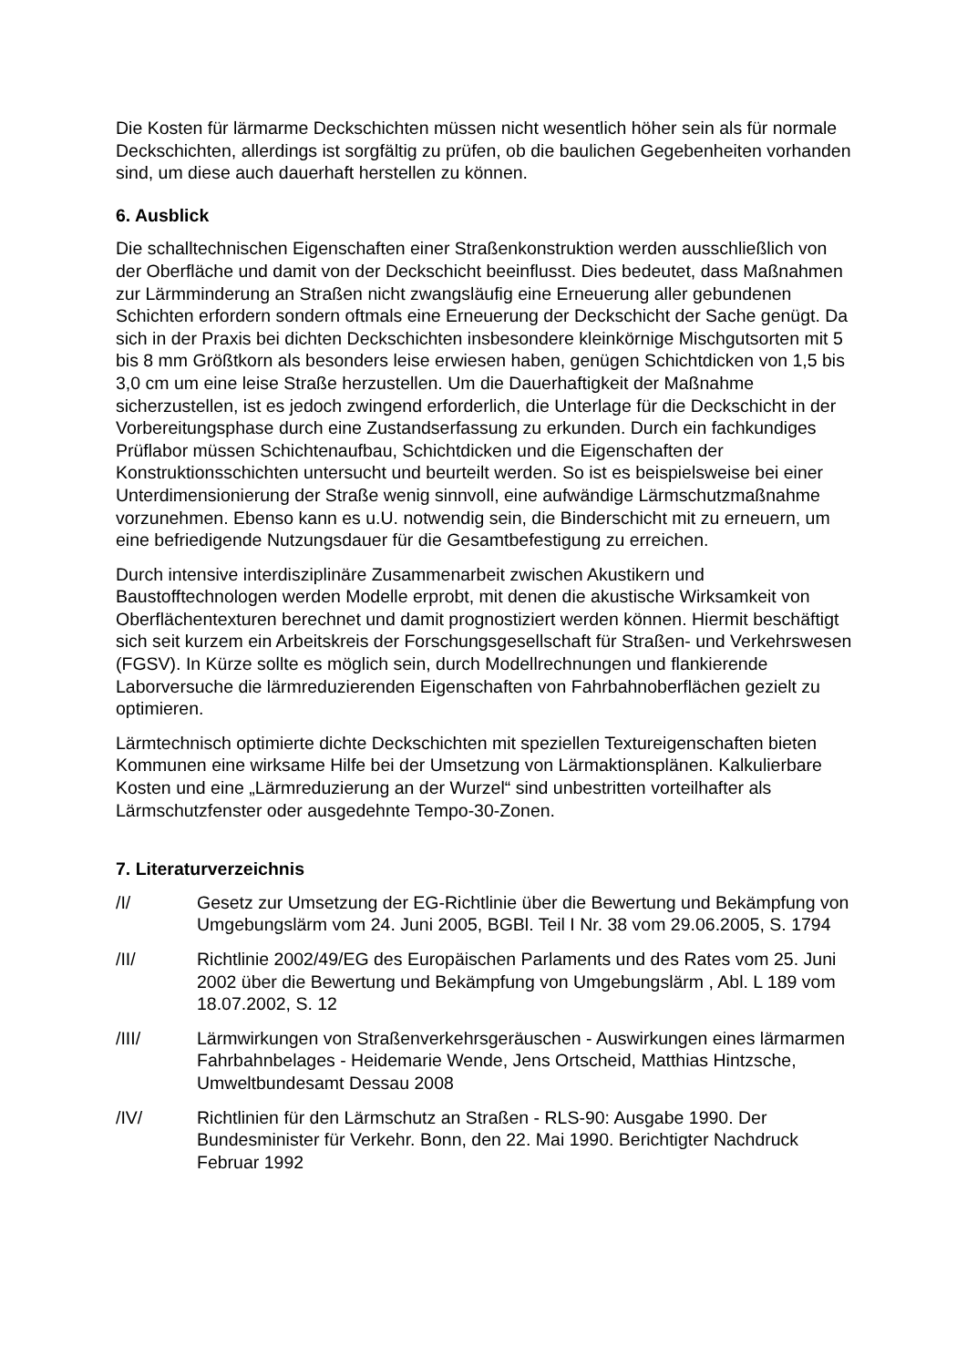Die Kosten für lärmarme Deckschichten müssen nicht wesentlich höher sein als für normale Deckschichten, allerdings ist sorgfältig zu prüfen, ob die baulichen Gegebenheiten vorhanden sind, um diese auch dauerhaft herstellen zu können.
6. Ausblick
Die schalltechnischen Eigenschaften einer Straßenkonstruktion werden ausschließlich von der Oberfläche und damit von der Deckschicht beeinflusst. Dies bedeutet, dass Maßnahmen zur Lärmminderung an Straßen nicht zwangsläufig eine Erneuerung aller gebundenen Schichten erfordern sondern oftmals eine Erneuerung der Deckschicht der Sache genügt. Da sich in der Praxis bei dichten Deckschichten insbesondere kleinkörnige Mischgutsorten mit 5 bis 8 mm Größtkorn als besonders leise erwiesen haben, genügen Schichtdicken von 1,5 bis 3,0 cm um eine leise Straße herzustellen. Um die Dauerhaftigkeit der Maßnahme sicherzustellen, ist es jedoch zwingend erforderlich, die Unterlage für die Deckschicht in der Vorbereitungsphase durch eine Zustandserfassung zu erkunden. Durch ein fachkundiges Prüflabor müssen Schichtenaufbau, Schichtdicken und die Eigenschaften der Konstruktionsschichten untersucht und beurteilt werden. So ist es beispielsweise bei einer Unterdimensionierung der Straße wenig sinnvoll, eine aufwändige Lärmschutzmaßnahme vorzunehmen. Ebenso kann es u.U. notwendig sein, die Binderschicht mit zu erneuern, um eine befriedigende Nutzungsdauer für die Gesamtbefestigung zu erreichen.
Durch intensive interdisziplinäre Zusammenarbeit zwischen Akustikern und Baustofftechnologen werden Modelle erprobt, mit denen die akustische Wirksamkeit von Oberflächentexturen berechnet und damit prognostiziert werden können. Hiermit beschäftigt sich seit kurzem ein Arbeitskreis der Forschungsgesellschaft für Straßen- und Verkehrswesen (FGSV). In Kürze sollte es möglich sein, durch Modellrechnungen und flankierende Laborversuche die lärmreduzierenden Eigenschaften von Fahrbahnoberflächen gezielt zu optimieren.
Lärmtechnisch optimierte dichte Deckschichten mit speziellen Textureigenschaften bieten Kommunen eine wirksame Hilfe bei der Umsetzung von Lärmaktionsplänen. Kalkulierbare Kosten und eine „Lärmreduzierung an der Wurzel“ sind unbestritten vorteilhafter als Lärmschutzfenster oder ausgedehnte Tempo-30-Zonen.
7. Literaturverzeichnis
/I/ Gesetz zur Umsetzung der EG-Richtlinie über die Bewertung und Bekämpfung von Umgebungslärm vom 24. Juni 2005, BGBl. Teil I Nr. 38 vom 29.06.2005, S. 1794
/II/ Richtlinie 2002/49/EG des Europäischen Parlaments und des Rates vom 25. Juni 2002 über die Bewertung und Bekämpfung von Umgebungslärm , Abl. L 189 vom 18.07.2002, S. 12
/III/ Lärmwirkungen von Straßenverkehrsgeräuschen - Auswirkungen eines lärmarmen Fahrbahnbelages - Heidemarie Wende, Jens Ortscheid, Matthias Hintzsche, Umweltbundesamt Dessau 2008
/IV/ Richtlinien für den Lärmschutz an Straßen - RLS-90: Ausgabe 1990. Der Bundesminister für Verkehr. Bonn, den 22. Mai 1990. Berichtigter Nachdruck Februar 1992